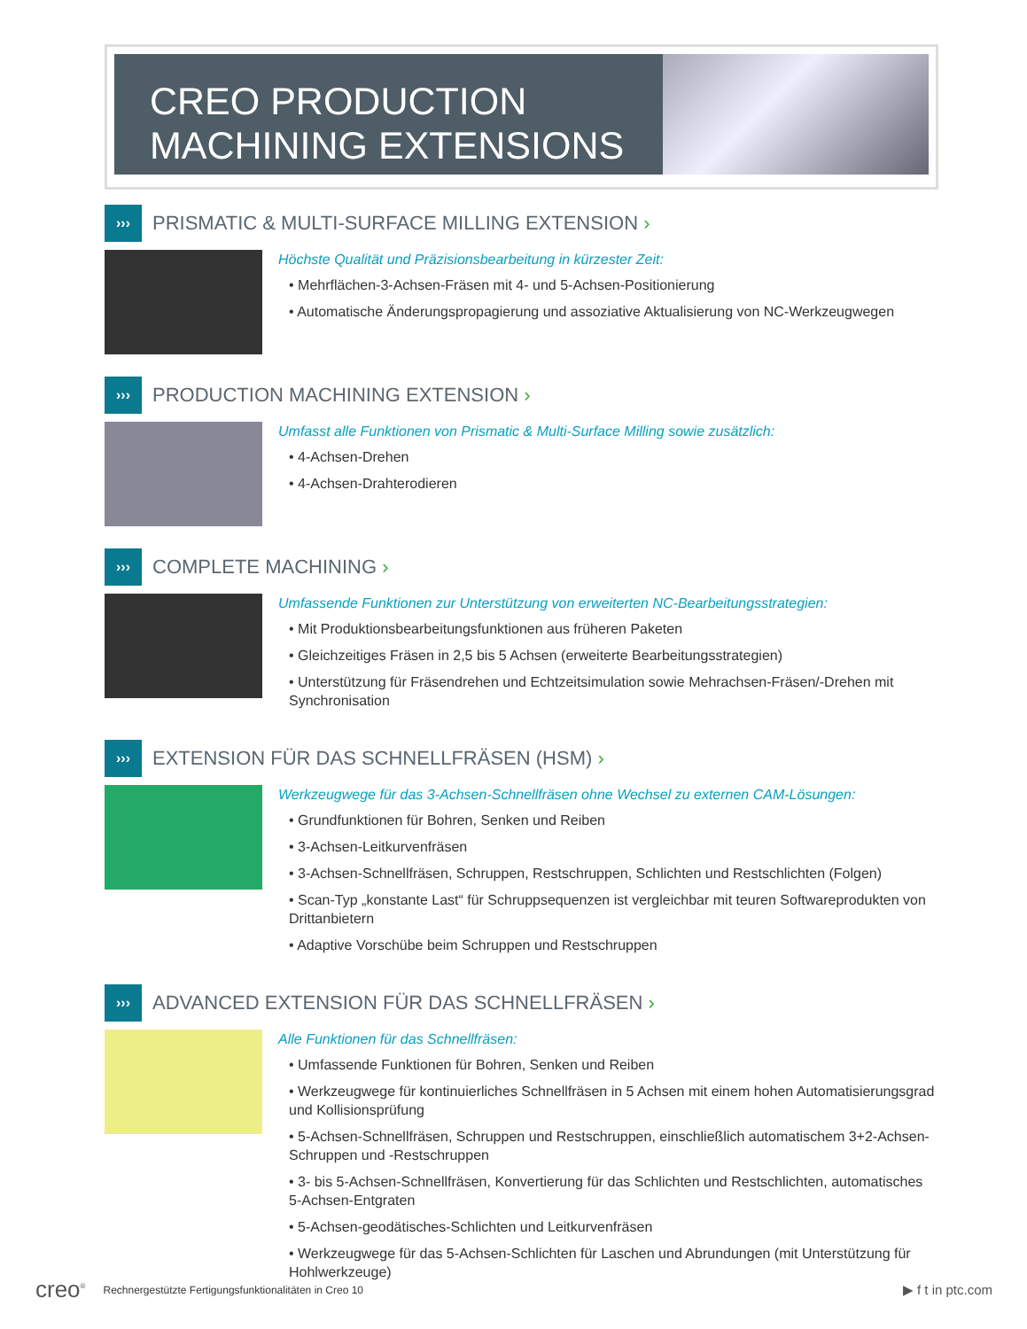CREO PRODUCTION
MACHINING EXTENSIONS
›››
PRISMATIC & MULTI-SURFACE MILLING EXTENSION ›
Höchste Qualität und Präzisionsbearbeitung in kürzester Zeit:
• Mehrflächen-3-Achsen-Fräsen mit 4- und 5-Achsen-Positionierung
• Automatische Änderungspropagierung und assoziative Aktualisierung von NC-Werkzeugwegen
›››
PRODUCTION MACHINING EXTENSION ›
Umfasst alle Funktionen von Prismatic & Multi-Surface Milling sowie zusätzlich:
• 4-Achsen-Drehen
• 4-Achsen-Drahterodieren
›››
COMPLETE MACHINING ›
Umfassende Funktionen zur Unterstützung von erweiterten NC-Bearbeitungsstrategien:
• Mit Produktionsbearbeitungsfunktionen aus früheren Paketen
• Gleichzeitiges Fräsen in 2,5 bis 5 Achsen (erweiterte Bearbeitungsstrategien)
• Unterstützung für Fräsendrehen und Echtzeitsimulation sowie Mehrachsen-Fräsen/-Drehen mit Synchronisation
›››
EXTENSION FÜR DAS SCHNELLFRÄSEN (HSM) ›
Werkzeugwege für das 3-Achsen-Schnellfräsen ohne Wechsel zu externen CAM-Lösungen:
• Grundfunktionen für Bohren, Senken und Reiben
• 3-Achsen-Leitkurvenfräsen
• 3-Achsen-Schnellfräsen, Schruppen, Restschruppen, Schlichten und Restschlichten (Folgen)
• Scan-Typ „konstante Last“ für Schruppsequenzen ist vergleichbar mit teuren Softwareprodukten von Drittanbietern
• Adaptive Vorschübe beim Schruppen und Restschruppen
›››
ADVANCED EXTENSION FÜR DAS SCHNELLFRÄSEN ›
Alle Funktionen für das Schnellfräsen:
• Umfassende Funktionen für Bohren, Senken und Reiben
• Werkzeugwege für kontinuierliches Schnellfräsen in 5 Achsen mit einem hohen Automatisierungsgrad und Kollisionsprüfung
• 5-Achsen-Schnellfräsen, Schruppen und Restschruppen, einschließlich automatischem 3+2-Achsen-Schruppen und -Restschruppen
• 3- bis 5-Achsen-Schnellfräsen, Konvertierung für das Schlichten und Restschlichten, automatisches 5-Achsen-Entgraten
• 5-Achsen-geodätisches-Schlichten und Leitkurvenfräsen
• Werkzeugwege für das 5-Achsen-Schlichten für Laschen und Abrundungen (mit Unterstützung für Hohlwerkzeuge)
creo<sup>®</sup> Rechnergestützte Fertigungsfunktionalitäten in Creo 10 ▶ f t in ptc.com